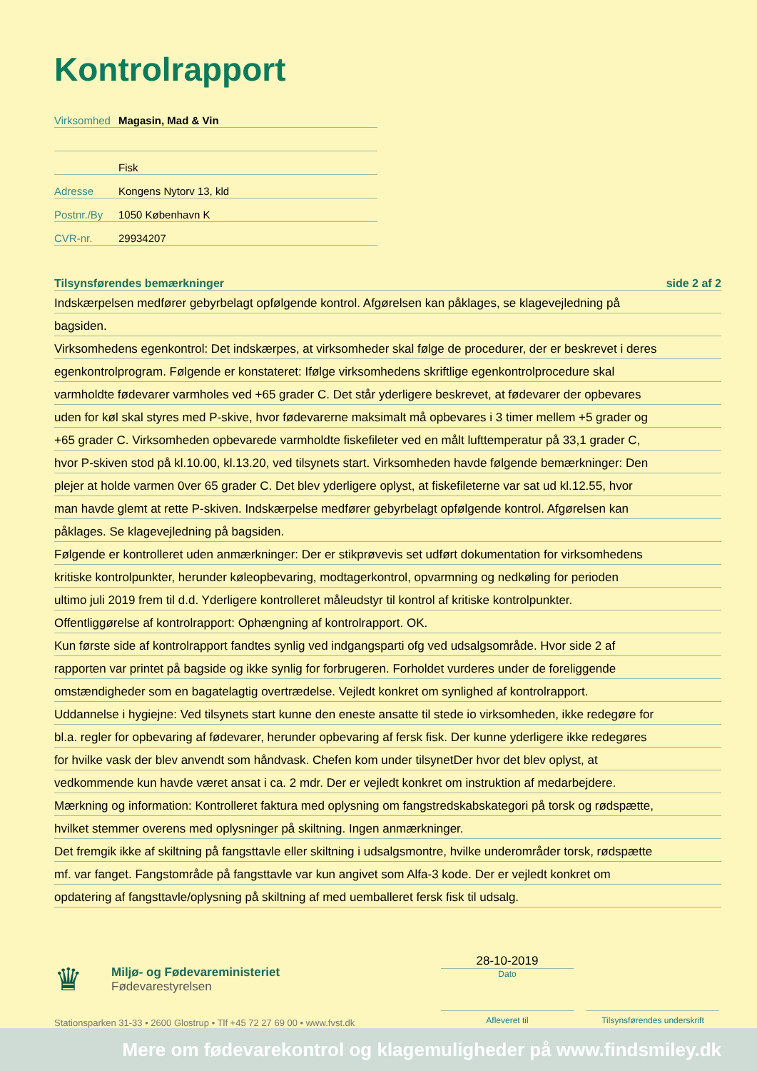Kontrolrapport
Virksomhed Magasin, Mad & Vin
Fisk
Adresse Kongens Nytorv 13, kld
Postnr./By 1050 København K
CVR-nr. 29934207
Tilsynsførendes bemærkninger side 2 af 2
Indskærpelsen medfører gebyrbelagt opfølgende kontrol. Afgørelsen kan påklages, se klagevejledning på
bagsiden.
Virksomhedens egenkontrol: Det indskærpes, at virksomheder skal følge de procedurer, der er beskrevet i deres
egenkontrolprogram. Følgende er konstateret: Ifølge virksomhedens skriftlige egenkontrolprocedure skal
varmholdte fødevarer varmholes ved +65 grader C. Det står yderligere beskrevet, at fødevarer der opbevares
uden for køl skal styres med P-skive, hvor fødevarerne maksimalt må opbevares i 3 timer mellem +5 grader og
+65 grader C. Virksomheden opbevarede varmholdte fiskefileter ved en målt lufttemperatur på 33,1 grader C,
hvor P-skiven stod på kl.10.00, kl.13.20, ved tilsynets start. Virksomheden havde følgende bemærkninger: Den
plejer at holde varmen 0ver 65 grader C. Det blev yderligere oplyst, at fiskefileterne var sat ud kl.12.55, hvor
man havde glemt at rette P-skiven. Indskærpelse medfører gebyrbelagt opfølgende kontrol. Afgørelsen kan
påklages. Se klagevejledning på bagsiden.
Følgende er kontrolleret uden anmærkninger: Der er stikprøvevis set udført dokumentation for virksomhedens
kritiske kontrolpunkter, herunder køleopbevaring, modtagerkontrol, opvarmning og nedkøling for perioden
ultimo juli 2019 frem til d.d. Yderligere kontrolleret måleudstyr til kontrol af kritiske kontrolpunkter.
Offentliggørelse af kontrolrapport: Ophængning af kontrolrapport. OK.
Kun første side af kontrolrapport fandtes synlig ved indgangsparti ofg ved udsalgsområde. Hvor side 2 af
rapporten var printet på bagside og ikke synlig for forbrugeren. Forholdet vurderes under de foreliggende
omstændigheder som en bagatelagtig overtrædelse. Vejledt konkret om synlighed af kontrolrapport.
Uddannelse i hygiejne: Ved tilsynets start kunne den eneste ansatte til stede io virksomheden, ikke redegøre for
bl.a. regler for opbevaring af fødevarer, herunder opbevaring af fersk fisk. Der kunne yderligere ikke redegøres
for hvilke vask der blev anvendt som håndvask. Chefen kom under tilsynetDer hvor det blev oplyst, at
vedkommende kun havde været ansat i ca. 2 mdr. Der er vejledt konkret om instruktion af medarbejdere.
Mærkning og information: Kontrolleret faktura med oplysning om fangstredskabskategori på torsk og rødspætte,
hvilket stemmer overens med oplysninger på skiltning. Ingen anmærkninger.
Det fremgik ikke af skiltning på fangsttavle eller skiltning i udsalgsmontre, hvilke underområder torsk, rødspætte
mf. var fanget. Fangstområde på fangsttavle var kun angivet som Alfa-3 kode. Der er vejledt konkret om
opdatering af fangsttavle/oplysning på skiltning af med uemballeret fersk fisk til udsalg.
♛
Miljø- og Fødevareministeriet
Fødevarestyrelsen
Stationsparken 31-33 • 2600 Glostrup • Tlf +45 72 27 69 00 • www.fvst.dk
28-10-2019
Dato
Afleveret til Tilsynsførendes underskrift
Mere om fødevarekontrol og klagemuligheder på www.findsmiley.dk